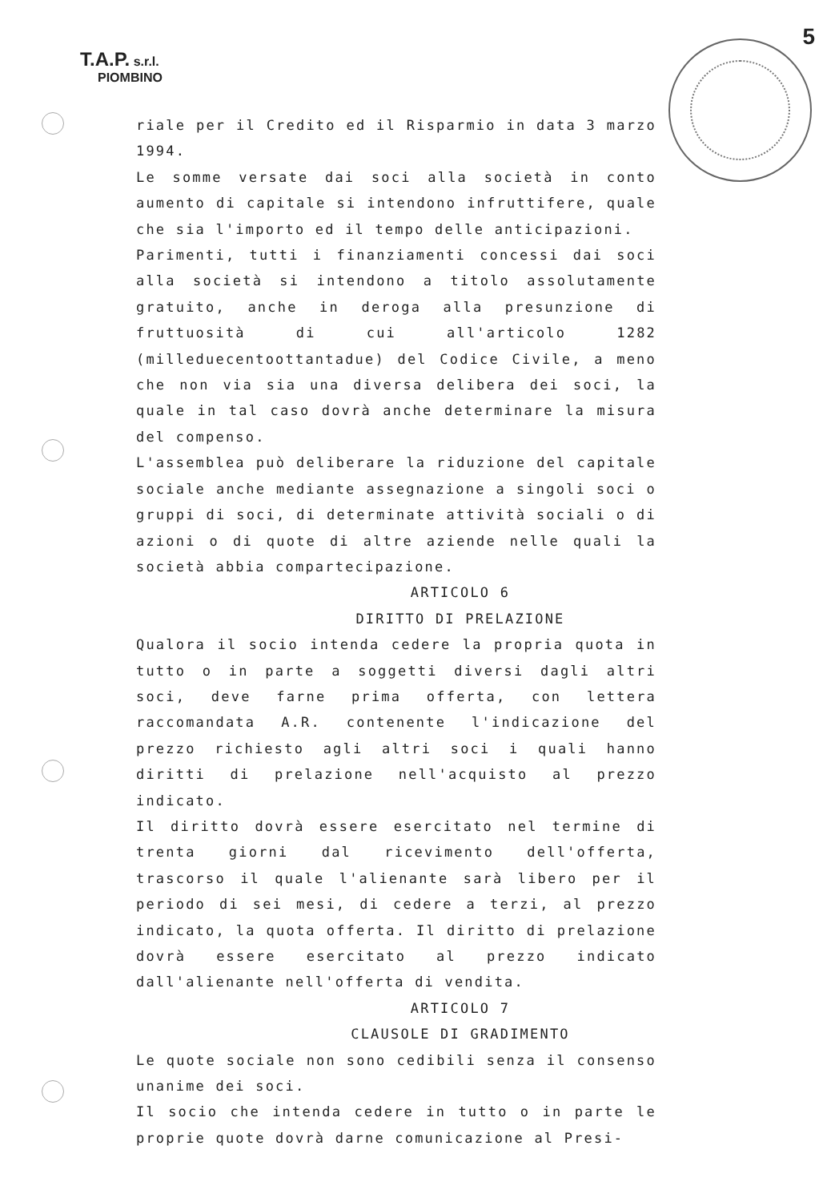T.A.P. s.r.l.
PIOMBINO
5
riale per il Credito ed il Risparmio in data 3 marzo 1994.
Le somme versate dai soci alla società in conto aumento di capitale si intendono infruttifere, quale che sia l'importo ed il tempo delle anticipazioni.
Parimenti, tutti i finanziamenti concessi dai soci alla società si intendono a titolo assolutamente gratuito, anche in deroga alla presunzione di fruttuosità di cui all'articolo 1282 (milleduecentoottantadue) del Codice Civile, a meno che non via sia una diversa delibera dei soci, la quale in tal caso dovrà anche determinare la misura del compenso.
L'assemblea può deliberare la riduzione del capitale sociale anche mediante assegnazione a singoli soci o gruppi di soci, di determinate attività sociali o di azioni o di quote di altre aziende nelle quali la società abbia compartecipazione.
ARTICOLO 6
DIRITTO DI PRELAZIONE
Qualora il socio intenda cedere la propria quota in tutto o in parte a soggetti diversi dagli altri soci, deve farne prima offerta, con lettera raccomandata A.R. contenente l'indicazione del prezzo richiesto agli altri soci i quali hanno diritti di prelazione nell'acquisto al prezzo indicato.
Il diritto dovrà essere esercitato nel termine di trenta giorni dal ricevimento dell'offerta, trascorso il quale l'alienante sarà libero per il periodo di sei mesi, di cedere a terzi, al prezzo indicato, la quota offerta. Il diritto di prelazione dovrà essere esercitato al prezzo indicato dall'alienante nell'offerta di vendita.
ARTICOLO 7
CLAUSOLE DI GRADIMENTO
Le quote sociale non sono cedibili senza il consenso unanime dei soci.
Il socio che intenda cedere in tutto o in parte le proprie quote dovrà darne comunicazione al Presi-